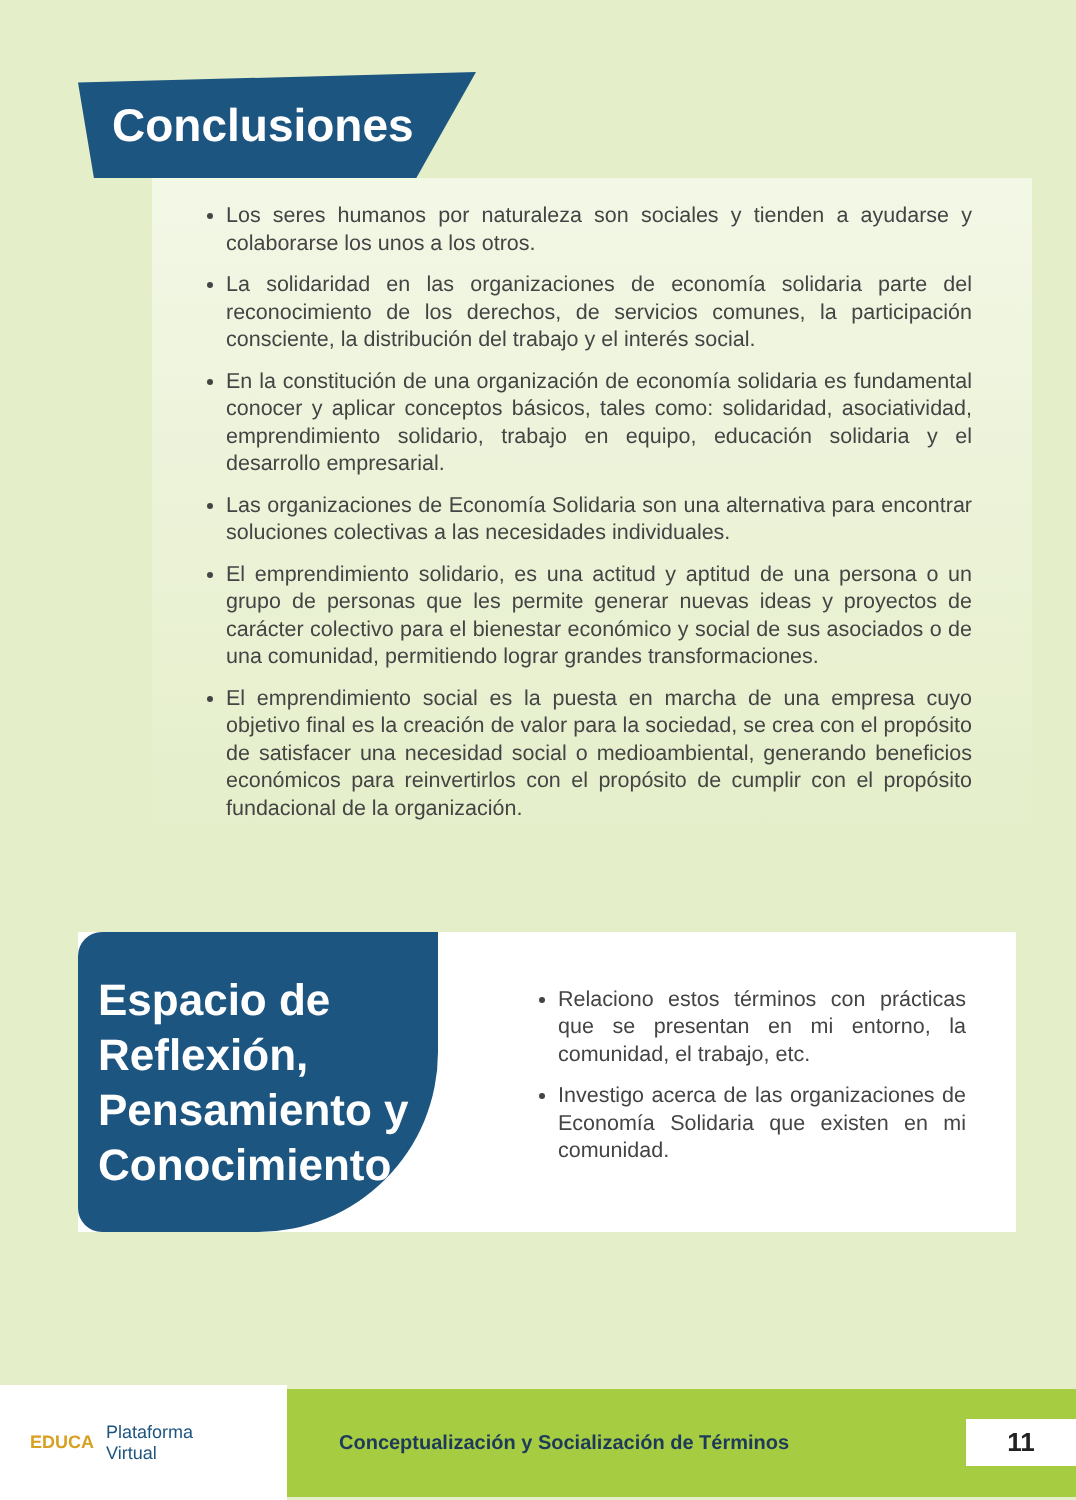Conclusiones
Los seres humanos por naturaleza son sociales y tienden a ayudarse y colaborarse los unos a los otros.
La solidaridad en las organizaciones de economía solidaria parte del reconocimiento de los derechos, de servicios comunes, la participación consciente, la distribución del trabajo y el interés social.
En la constitución de una organización de economía solidaria es fundamental conocer y aplicar conceptos básicos, tales como: solidaridad, asociatividad, emprendimiento solidario, trabajo en equipo, educación solidaria y el desarrollo empresarial.
Las organizaciones de Economía Solidaria son una alternativa para encontrar soluciones colectivas a las necesidades individuales.
El emprendimiento solidario, es una actitud y aptitud de una persona o un grupo de personas que les permite generar nuevas ideas y proyectos de carácter colectivo para el bienestar económico y social de sus asociados o de una comunidad, permitiendo lograr grandes transformaciones.
El emprendimiento social es la puesta en marcha de una empresa cuyo objetivo final es la creación de valor para la sociedad, se crea con el propósito de satisfacer una necesidad social o medioambiental, generando beneficios económicos para reinvertirlos con el propósito de cumplir con el propósito fundacional de la organización.
Espacio de Reflexión, Pensamiento y Conocimiento
Relaciono estos términos con prácticas que se presentan en mi entorno, la comunidad, el trabajo, etc.
Investigo acerca de las organizaciones de Economía Solidaria que existen en mi comunidad.
EDUCA Plataforma
Virtual
Conceptualización y Socialización de Términos 11